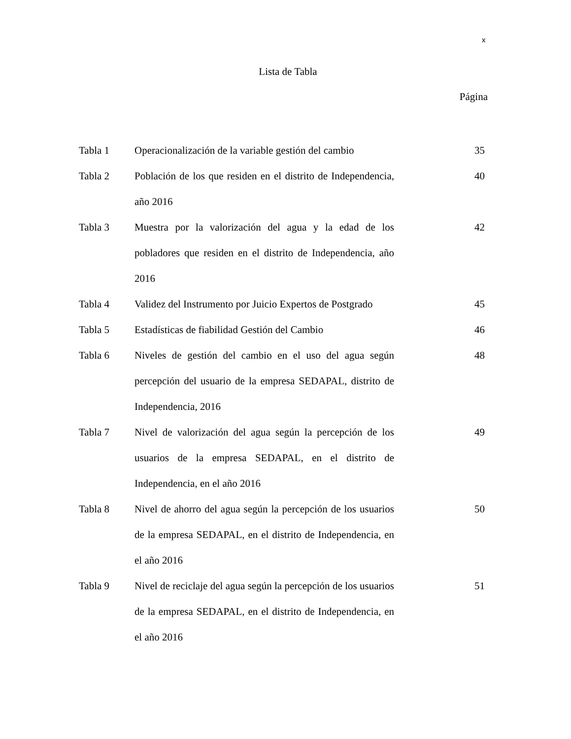x
Lista de Tabla
Página
| Tabla 1 | Operacionalización de la variable gestión del cambio | 35 |
| Tabla 2 | Población de los que residen en el distrito de Independencia, año 2016 | 40 |
| Tabla 3 | Muestra por la valorización del agua y la edad de los pobladores que residen en el distrito de Independencia, año 2016 | 42 |
| Tabla 4 | Validez del Instrumento por Juicio Expertos de Postgrado | 45 |
| Tabla 5 | Estadísticas de fiabilidad Gestión del Cambio | 46 |
| Tabla 6 | Niveles de gestión del cambio en el uso del agua según percepción del usuario de la empresa SEDAPAL, distrito de Independencia, 2016 | 48 |
| Tabla 7 | Nivel de valorización del agua según la percepción de los usuarios de la empresa SEDAPAL, en el distrito de Independencia, en el año 2016 | 49 |
| Tabla 8 | Nivel de ahorro del agua según la percepción de los usuarios de la empresa SEDAPAL, en el distrito de Independencia, en el año 2016 | 50 |
| Tabla 9 | Nivel de reciclaje del agua según la percepción de los usuarios de la empresa SEDAPAL, en el distrito de Independencia, en el año 2016 | 51 |